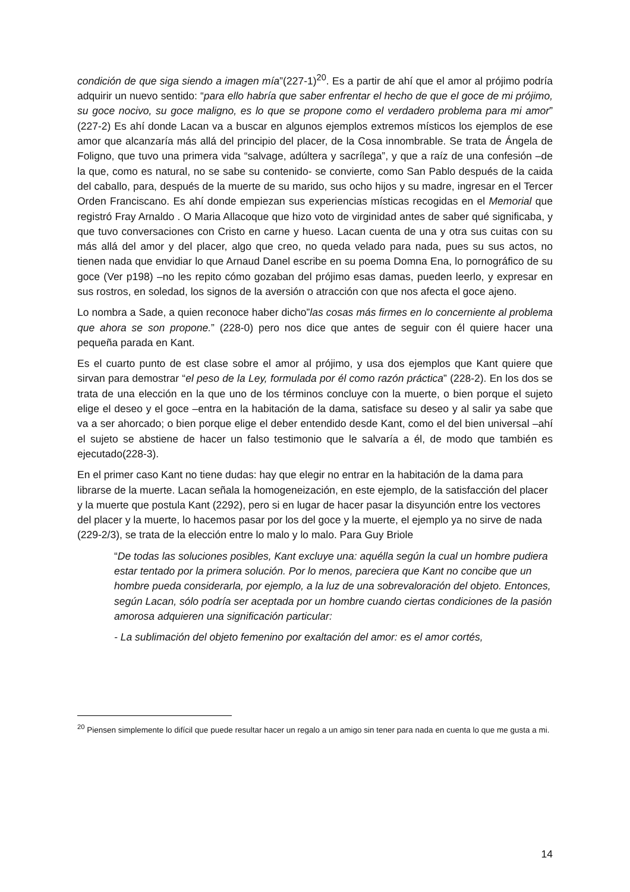condición de que siga siendo a imagen mía”(227-1)<sup>20</sup>. Es a partir de ahí que el amor al prójimo podría adquirir un nuevo sentido: “para ello habría que saber enfrentar el hecho de que el goce de mi prójimo, su goce nocivo, su goce maligno, es lo que se propone como el verdadero problema para mi amor” (227-2) Es ahí donde Lacan va a buscar en algunos ejemplos extremos místicos los ejemplos de ese amor que alcanzaría más allá del principio del placer, de la Cosa innombrable. Se trata de Ángela de Foligno, que tuvo una primera vida “salvage, adúltera y sacrílega”, y que a raíz de una confesión –de la que, como es natural, no se sabe su contenido- se convierte, como San Pablo después de la caida del caballo, para, después de la muerte de su marido, sus ocho hijos y su madre, ingresar en el Tercer Orden Franciscano. Es ahí donde empiezan sus experiencias místicas recogidas en el Memorial que registró Fray Arnaldo . O Maria Allacoque que hizo voto de virginidad antes de saber qué significaba, y que tuvo conversaciones con Cristo en carne y hueso. Lacan cuenta de una y otra sus cuitas con su más allá del amor y del placer, algo que creo, no queda velado para nada, pues su sus actos, no tienen nada que envidiar lo que Arnaud Danel escribe en su poema Domna Ena, lo pornográfico de su goce (Ver p198) –no les repito cómo gozaban del prójimo esas damas, pueden leerlo, y expresar en sus rostros, en soledad, los signos de la aversión o atracción con que nos afecta el goce ajeno.
Lo nombra a Sade, a quien reconoce haber dicho”las cosas más firmes en lo concerniente al problema que ahora se son propone.” (228-0) pero nos dice que antes de seguir con él quiere hacer una pequeña parada en Kant.
Es el cuarto punto de est clase sobre el amor al prójimo, y usa dos ejemplos que Kant quiere que sirvan para demostrar “el peso de la Ley, formulada por él como razón práctica” (228-2). En los dos se trata de una elección en la que uno de los términos concluye con la muerte, o bien porque el sujeto elige el deseo y el goce –entra en la habitación de la dama, satisface su deseo y al salir ya sabe que va a ser ahorcado; o bien porque elige el deber entendido desde Kant, como el del bien universal –ahí el sujeto se abstiene de hacer un falso testimonio que le salvaría a él, de modo que también es ejecutado(228-3).
En el primer caso Kant no tiene dudas: hay que elegir no entrar en la habitación de la dama para librarse de la muerte. Lacan señala la homogeneización, en este ejemplo, de la satisfacción del placer y la muerte que postula Kant (2292), pero si en lugar de hacer pasar la disyunción entre los vectores del placer y la muerte, lo hacemos pasar por los del goce y la muerte, el ejemplo ya no sirve de nada (229-2/3), se trata de la elección entre lo malo y lo malo. Para Guy Briole
“De todas las soluciones posibles, Kant excluye una: aquélla según la cual un hombre pudiera estar tentado por la primera solución. Por lo menos, pareciera que Kant no concibe que un hombre pueda considerarla, por ejemplo, a la luz de una sobrevaloración del objeto. Entonces, según Lacan, sólo podría ser aceptada por un hombre cuando ciertas condiciones de la pasión amorosa adquieren una significación particular:
- La sublimación del objeto femenino por exaltación del amor: es el amor cortés,
<sup>20</sup> Piensen simplemente lo difícil que puede resultar hacer un regalo a un amigo sin tener para nada en cuenta lo que me gusta a mi.
14